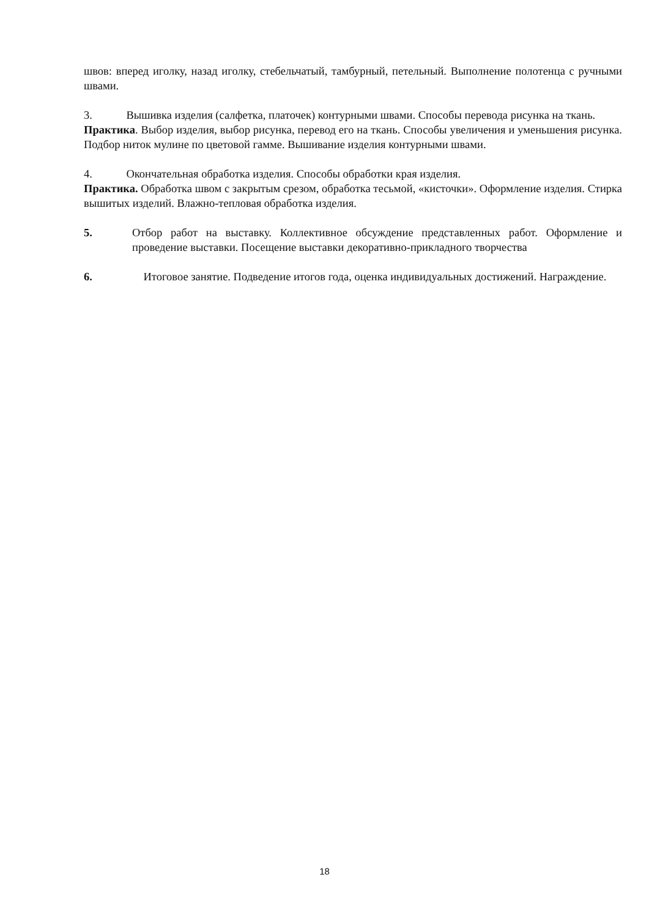швов: вперед иголку, назад иголку, стебельчатый, тамбурный, петельный. Выполнение полотенца с ручными швами.
3. Вышивка изделия (салфетка, платочек) контурными швами. Способы перевода рисунка на ткань.
Практика. Выбор изделия, выбор рисунка, перевод его на ткань. Способы увеличения и уменьшения рисунка. Подбор ниток мулине по цветовой гамме. Вышивание изделия контурными швами.
4. Окончательная обработка изделия. Способы обработки края изделия.
Практика. Обработка швом с закрытым срезом, обработка тесьмой, «кисточки». Оформление изделия. Стирка вышитых изделий. Влажно-тепловая обработка изделия.
5. Отбор работ на выставку. Коллективное обсуждение представленных работ. Оформление и проведение выставки. Посещение выставки декоративно-прикладного творчества
6. Итоговое занятие. Подведение итогов года, оценка индивидуальных достижений. Награждение.
18